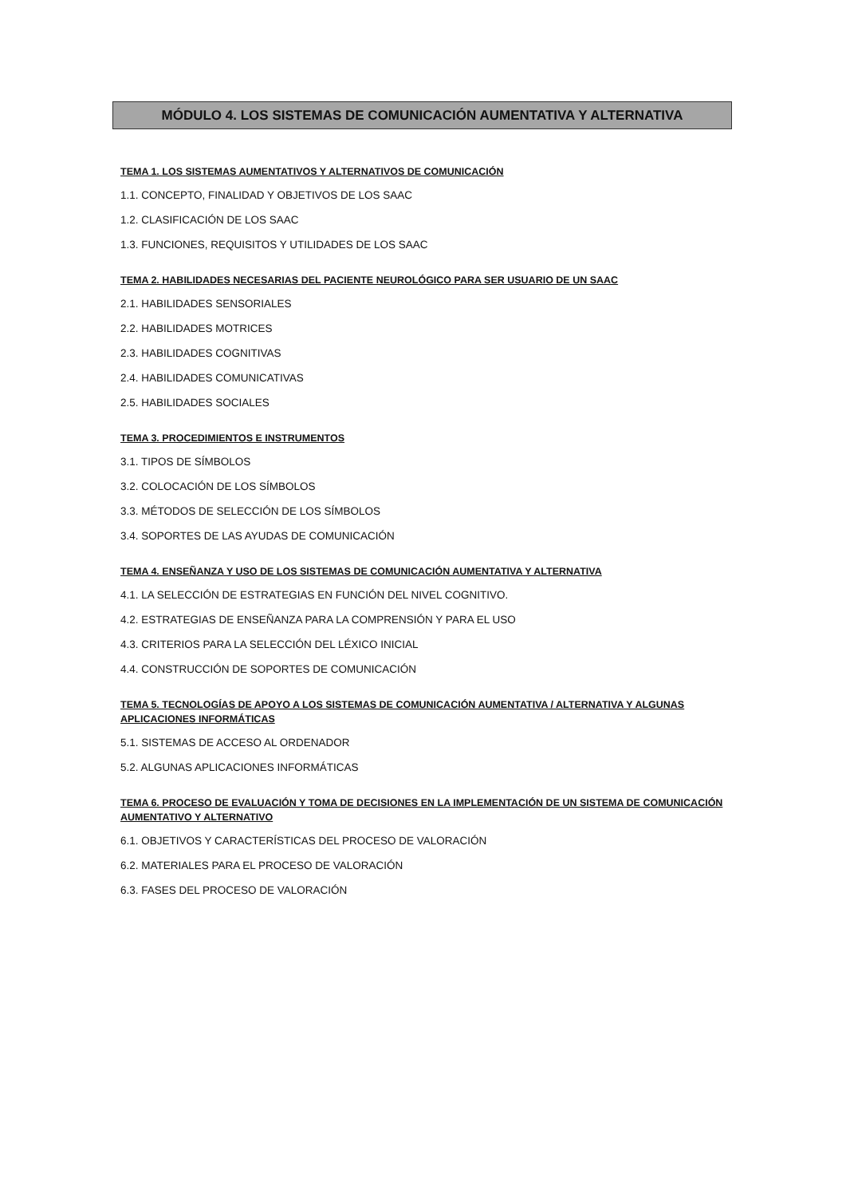MÓDULO 4. LOS SISTEMAS DE COMUNICACIÓN AUMENTATIVA Y ALTERNATIVA
TEMA 1. LOS SISTEMAS AUMENTATIVOS Y ALTERNATIVOS DE COMUNICACIÓN
1.1. CONCEPTO, FINALIDAD Y OBJETIVOS DE LOS SAAC
1.2. CLASIFICACIÓN DE LOS SAAC
1.3. FUNCIONES, REQUISITOS Y UTILIDADES DE LOS SAAC
TEMA 2. HABILIDADES NECESARIAS DEL PACIENTE NEUROLÓGICO PARA SER USUARIO DE UN SAAC
2.1. HABILIDADES SENSORIALES
2.2. HABILIDADES MOTRICES
2.3. HABILIDADES COGNITIVAS
2.4. HABILIDADES COMUNICATIVAS
2.5. HABILIDADES SOCIALES
TEMA 3. PROCEDIMIENTOS E INSTRUMENTOS
3.1. TIPOS DE SÍMBOLOS
3.2. COLOCACIÓN DE LOS SÍMBOLOS
3.3. MÉTODOS DE SELECCIÓN DE LOS SÍMBOLOS
3.4. SOPORTES DE LAS AYUDAS DE COMUNICACIÓN
TEMA 4. ENSEÑANZA Y USO DE LOS SISTEMAS DE COMUNICACIÓN AUMENTATIVA Y ALTERNATIVA
4.1. LA SELECCIÓN DE ESTRATEGIAS EN FUNCIÓN DEL NIVEL COGNITIVO.
4.2. ESTRATEGIAS DE ENSEÑANZA PARA LA COMPRENSIÓN Y PARA EL USO
4.3. CRITERIOS PARA LA SELECCIÓN DEL LÉXICO INICIAL
4.4. CONSTRUCCIÓN DE SOPORTES DE COMUNICACIÓN
TEMA 5. TECNOLOGÍAS DE APOYO A LOS SISTEMAS DE COMUNICACIÓN AUMENTATIVA / ALTERNATIVA Y ALGUNAS APLICACIONES INFORMÁTICAS
5.1. SISTEMAS DE ACCESO AL ORDENADOR
5.2. ALGUNAS APLICACIONES INFORMÁTICAS
TEMA 6. PROCESO DE EVALUACIÓN Y TOMA DE DECISIONES EN LA IMPLEMENTACIÓN DE UN SISTEMA DE COMUNICACIÓN AUMENTATIVO Y ALTERNATIVO
6.1. OBJETIVOS Y CARACTERÍSTICAS DEL PROCESO DE VALORACIÓN
6.2. MATERIALES PARA EL PROCESO DE VALORACIÓN
6.3. FASES DEL PROCESO DE VALORACIÓN